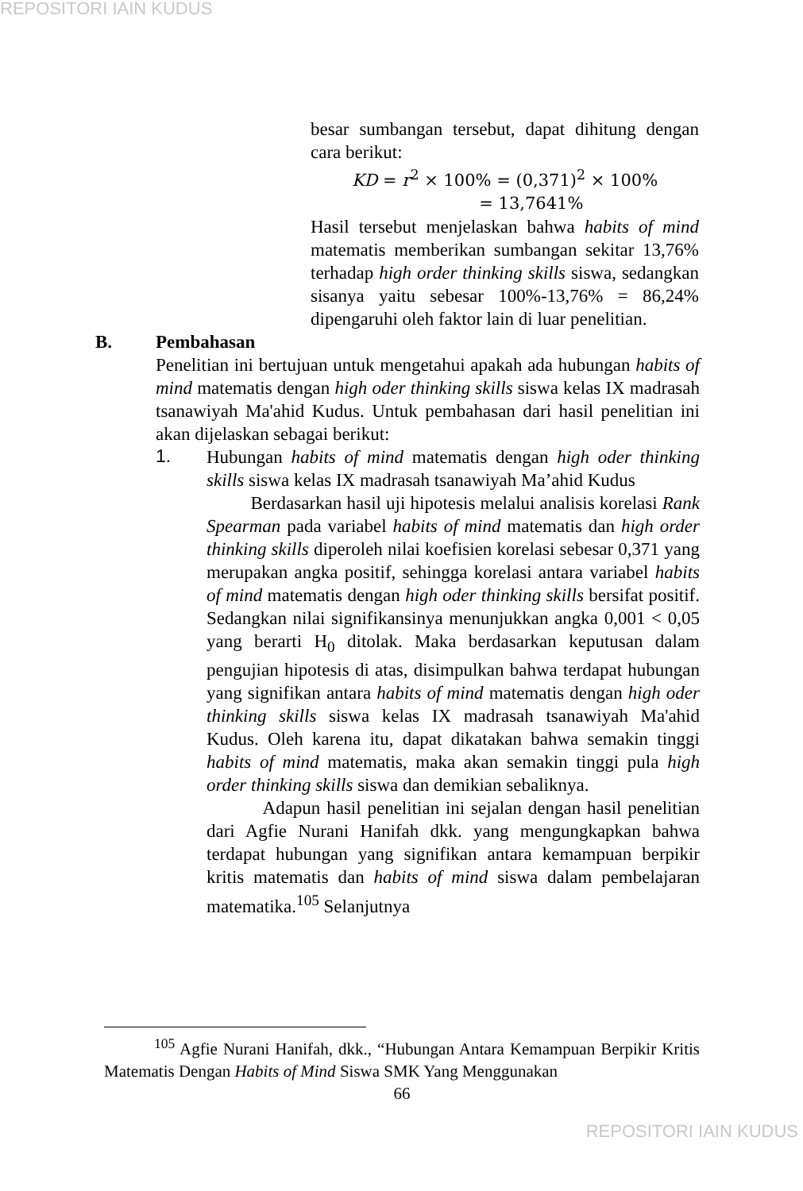REPOSITORI IAIN KUDUS
besar sumbangan tersebut, dapat dihitung dengan cara berikut:
KD = r<sup>2</sup> × 100% = (0,371)<sup>2</sup> × 100%
= 13,7641%
Hasil tersebut menjelaskan bahwa habits of mind matematis memberikan sumbangan sekitar 13,76% terhadap high order thinking skills siswa, sedangkan sisanya yaitu sebesar 100%-13,76% = 86,24% dipengaruhi oleh faktor lain di luar penelitian.
B. Pembahasan
Penelitian ini bertujuan untuk mengetahui apakah ada hubungan habits of mind matematis dengan high oder thinking skills siswa kelas IX madrasah tsanawiyah Ma'ahid Kudus. Untuk pembahasan dari hasil penelitian ini akan dijelaskan sebagai berikut:
1.
Hubungan habits of mind matematis dengan high oder thinking skills siswa kelas IX madrasah tsanawiyah Ma’ahid Kudus
Berdasarkan hasil uji hipotesis melalui analisis korelasi Rank Spearman pada variabel habits of mind matematis dan high order thinking skills diperoleh nilai koefisien korelasi sebesar 0,371 yang merupakan angka positif, sehingga korelasi antara variabel habits of mind matematis dengan high oder thinking skills bersifat positif. Sedangkan nilai signifikansinya menunjukkan angka 0,001 < 0,05 yang berarti H<sub>0</sub> ditolak. Maka berdasarkan keputusan dalam pengujian hipotesis di atas, disimpulkan bahwa terdapat hubungan yang signifikan antara habits of mind matematis dengan high oder thinking skills siswa kelas IX madrasah tsanawiyah Ma'ahid Kudus. Oleh karena itu, dapat dikatakan bahwa semakin tinggi habits of mind matematis, maka akan semakin tinggi pula high order thinking skills siswa dan demikian sebaliknya.
Adapun hasil penelitian ini sejalan dengan hasil penelitian dari Agfie Nurani Hanifah dkk. yang mengungkapkan bahwa terdapat hubungan yang signifikan antara kemampuan berpikir kritis matematis dan habits of mind siswa dalam pembelajaran matematika.<sup>105</sup> Selanjutnya
<sup>105</sup> Agfie Nurani Hanifah, dkk., “Hubungan Antara Kemampuan Berpikir Kritis Matematis Dengan Habits of Mind Siswa SMK Yang Menggunakan
66
REPOSITORI IAIN KUDUS